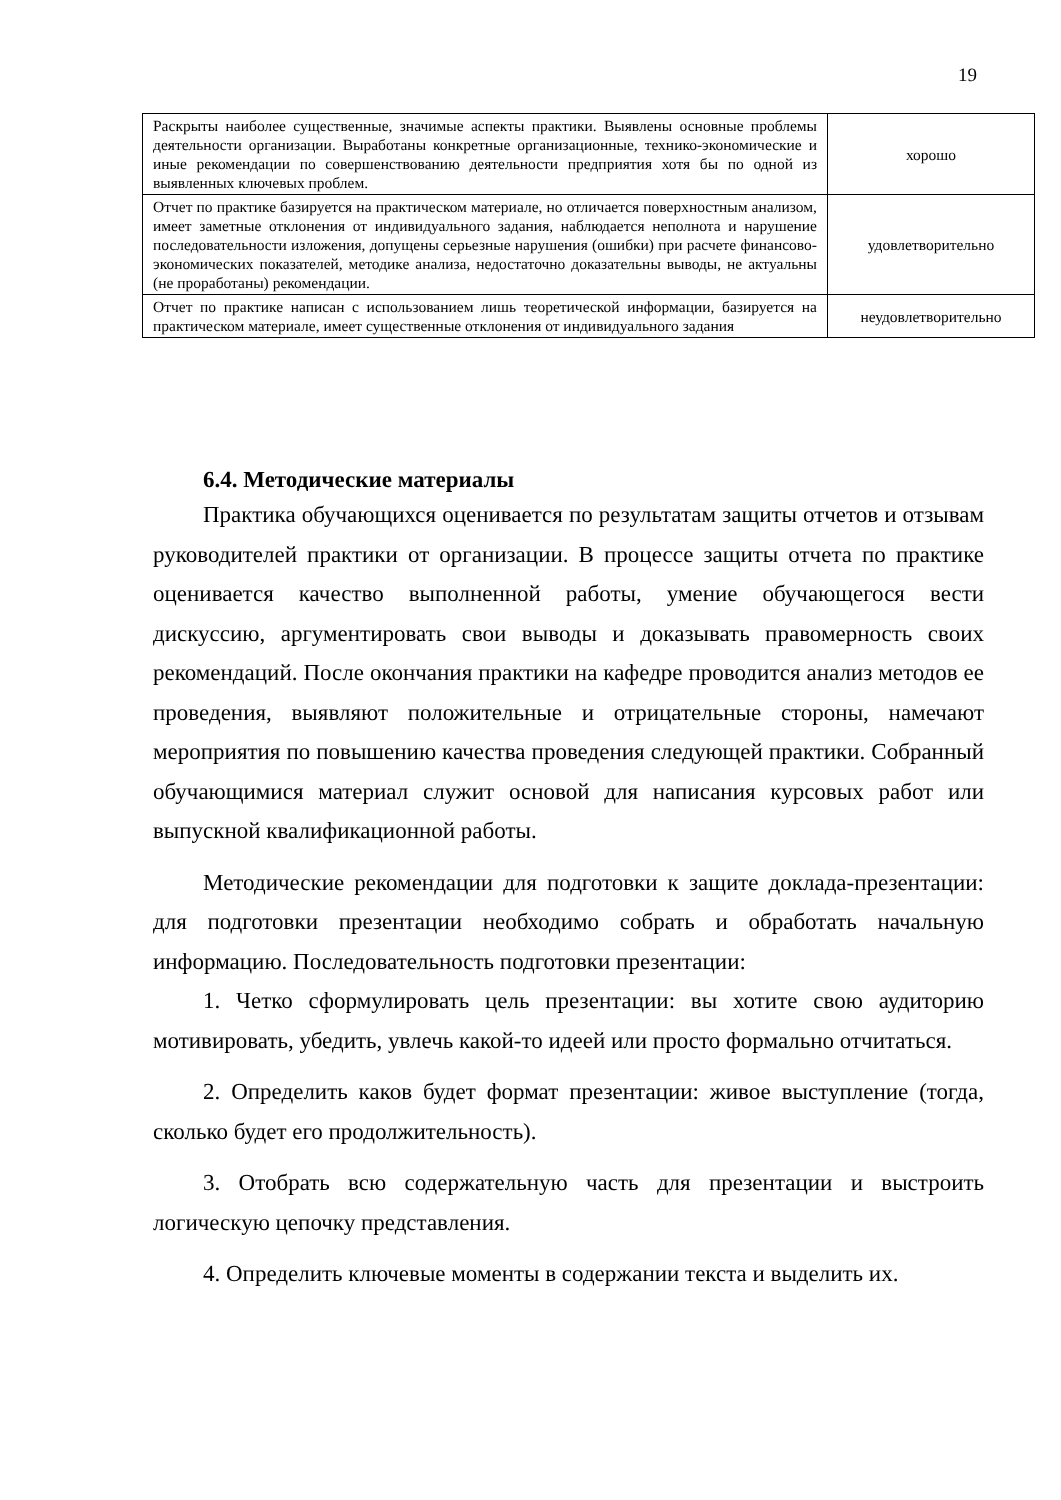19
| Раскрыты наиболее существенные, значимые аспекты практики. Выявлены основные проблемы деятельности организации. Выработаны конкретные организационные, технико-экономические и иные рекомендации по совершенствованию деятельности предприятия хотя бы по одной из выявленных ключевых проблем. | хорошо |
| Отчет по практике базируется на практическом материале, но отличается поверхностным анализом, имеет заметные отклонения от индивидуального задания, наблюдается неполнота и нарушение последовательности изложения, допущены серьезные нарушения (ошибки) при расчете финансово-экономических показателей, методике анализа, недостаточно доказательны выводы, не актуальны (не проработаны) рекомендации. | удовлетворительно |
| Отчет по практике написан с использованием лишь теоретической информации, базируется на практическом материале, имеет существенные отклонения от индивидуального задания | неудовлетворительно |
6.4. Методические материалы
Практика обучающихся оценивается по результатам защиты отчетов и отзывам руководителей практики от организации. В процессе защиты отчета по практике оценивается качество выполненной работы, умение обучающегося вести дискуссию, аргументировать свои выводы и доказывать правомерность своих рекомендаций. После окончания практики на кафедре проводится анализ методов ее проведения, выявляют положительные и отрицательные стороны, намечают мероприятия по повышению качества проведения следующей практики. Собранный обучающимися материал служит основой для написания курсовых работ или выпускной квалификационной работы.
Методические рекомендации для подготовки к защите доклада-презентации: для подготовки презентации необходимо собрать и обработать начальную информацию. Последовательность подготовки презентации:
1. Четко сформулировать цель презентации: вы хотите свою аудиторию мотивировать, убедить, увлечь какой-то идеей или просто формально отчитаться.
2. Определить каков будет формат презентации: живое выступление (тогда, сколько будет его продолжительность).
3. Отобрать всю содержательную часть для презентации и выстроить логическую цепочку представления.
4. Определить ключевые моменты в содержании текста и выделить их.